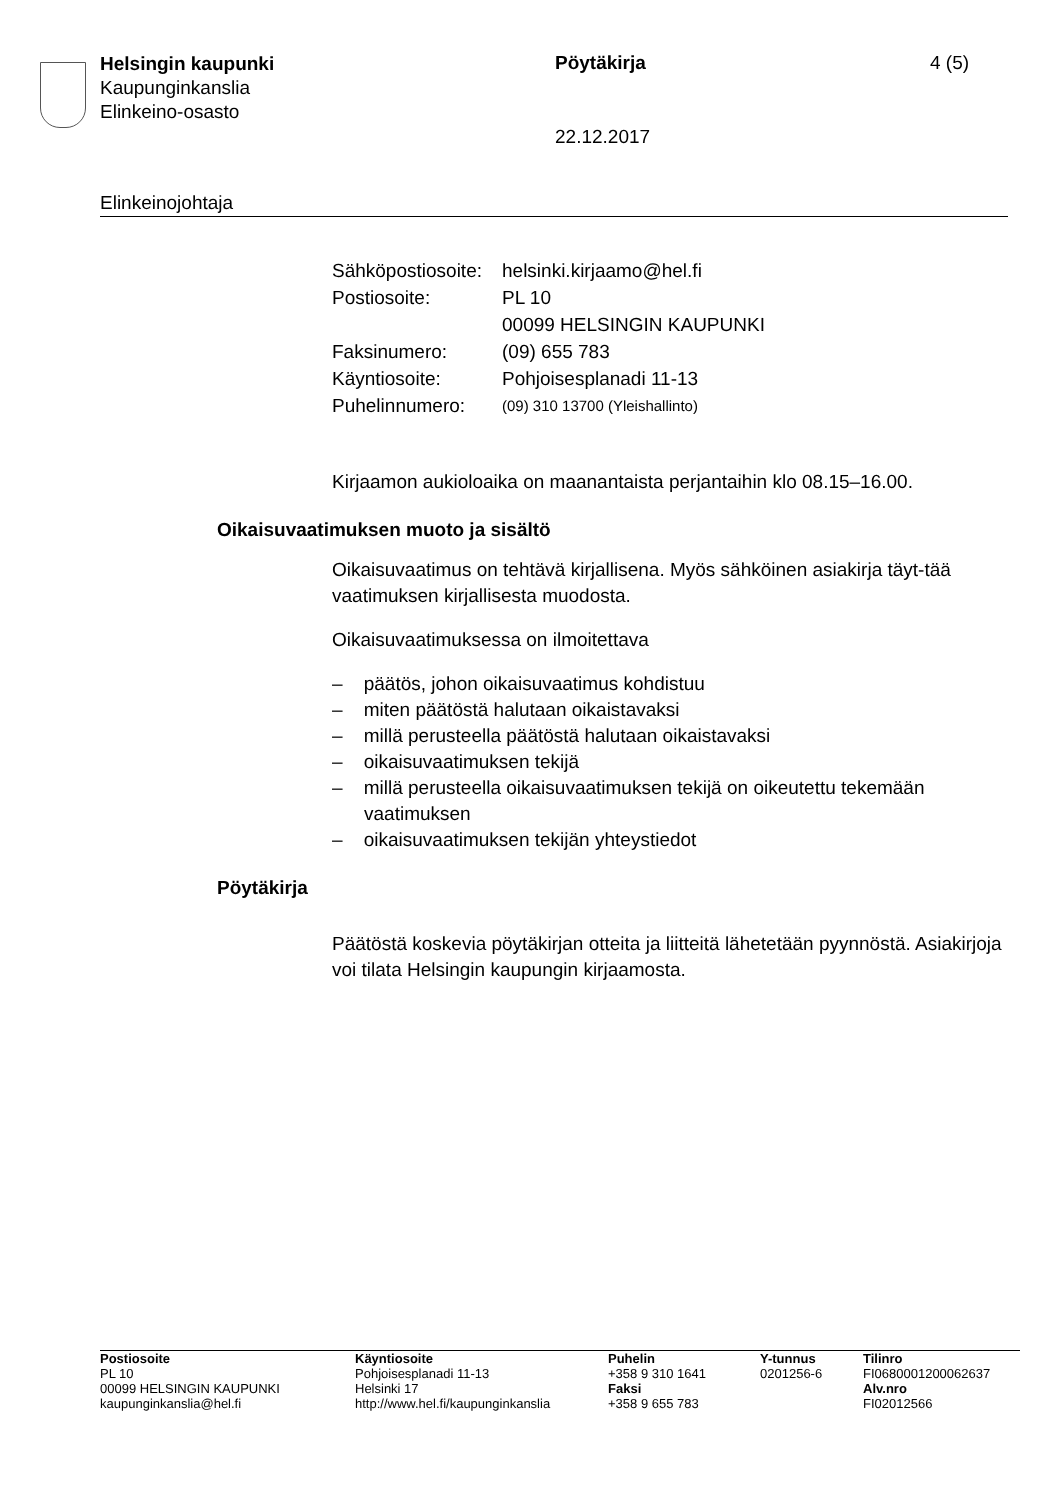Helsingin kaupunki
Kaupunginkanslia
Elinkeino-osasto
Pöytäkirja 4 (5)
22.12.2017
Elinkeinojohtaja
| Sähköpostiosoite: | helsinki.kirjaamo@hel.fi |
| Postiosoite: | PL 10 00099 HELSINGIN KAUPUNKI |
| Faksinumero: | (09) 655 783 |
| Käyntiosoite: | Pohjoisesplanadi 11-13 |
| Puhelinnumero: | (09) 310 13700 (Yleishallinto) |
Kirjaamon aukioloaika on maanantaista perjantaihin klo 08.15–16.00.
Oikaisuvaatimuksen muoto ja sisältö
Oikaisuvaatimus on tehtävä kirjallisena. Myös sähköinen asiakirja täyt-tää vaatimuksen kirjallisesta muodosta.
Oikaisuvaatimuksessa on ilmoitettava
– päätös, johon oikaisuvaatimus kohdistuu
– miten päätöstä halutaan oikaistavaksi
– millä perusteella päätöstä halutaan oikaistavaksi
– oikaisuvaatimuksen tekijä
– millä perusteella oikaisuvaatimuksen tekijä on oikeutettu tekemään vaatimuksen
– oikaisuvaatimuksen tekijän yhteystiedot
Pöytäkirja
Päätöstä koskevia pöytäkirjan otteita ja liitteitä lähetetään pyynnöstä. Asiakirjoja voi tilata Helsingin kaupungin kirjaamosta.
| Postiosoite PL 10 00099 HELSINGIN KAUPUNKI kaupunginkanslia@hel.fi | Käyntiosoite Pohjoisesplanadi 11-13 Helsinki 17 http://www.hel.fi/kaupunginkanslia | Puhelin +358 9 310 1641 Faksi +358 9 655 783 | Y-tunnus 0201256-6 | Tilinro FI0680001200062637 Alv.nro FI02012566 |